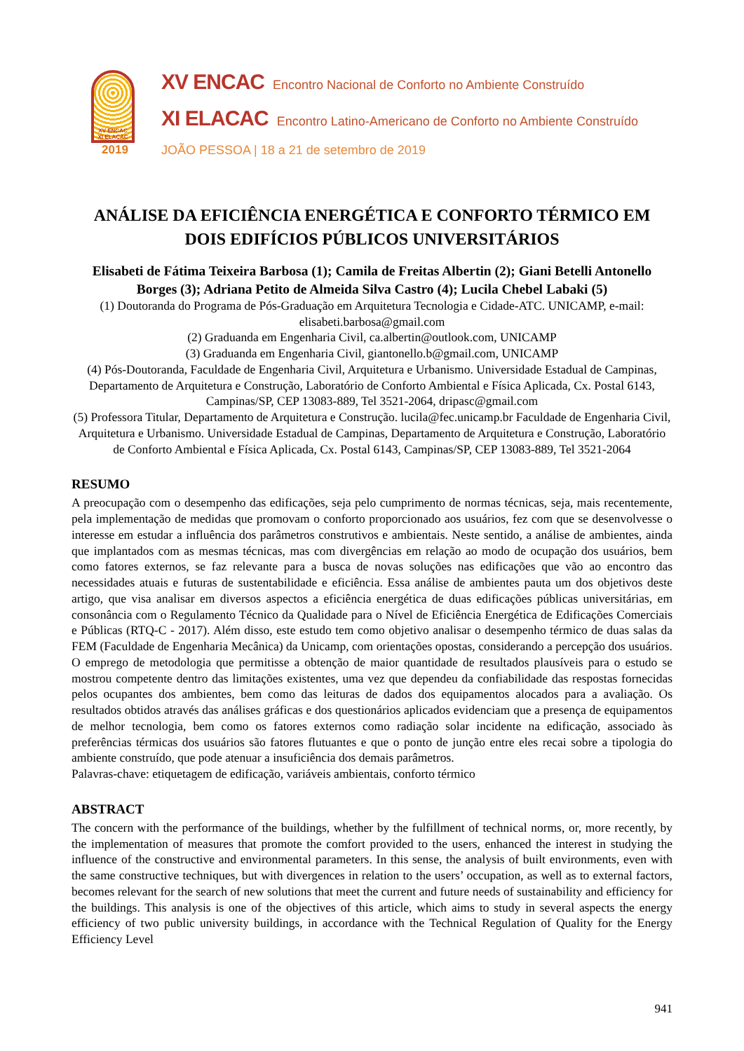XV ENCAC
XI ELACAC
2019
XV ENCAC Encontro Nacional de Conforto no Ambiente Construído
XI ELACAC Encontro Latino-Americano de Conforto no Ambiente Construído
JOÃO PESSOA | 18 a 21 de setembro de 2019
ANÁLISE DA EFICIÊNCIA ENERGÉTICA E CONFORTO TÉRMICO EM DOIS EDIFÍCIOS PÚBLICOS UNIVERSITÁRIOS
Elisabeti de Fátima Teixeira Barbosa (1); Camila de Freitas Albertin (2); Giani Betelli Antonello Borges (3); Adriana Petito de Almeida Silva Castro (4); Lucila Chebel Labaki (5)
(1) Doutoranda do Programa de Pós-Graduação em Arquitetura Tecnologia e Cidade-ATC. UNICAMP, e-mail: elisabeti.barbosa@gmail.com
(2) Graduanda em Engenharia Civil, ca.albertin@outlook.com, UNICAMP
(3) Graduanda em Engenharia Civil, giantonello.b@gmail.com, UNICAMP
(4) Pós-Doutoranda, Faculdade de Engenharia Civil, Arquitetura e Urbanismo. Universidade Estadual de Campinas, Departamento de Arquitetura e Construção, Laboratório de Conforto Ambiental e Física Aplicada, Cx. Postal 6143, Campinas/SP, CEP 13083-889, Tel 3521-2064, dripasc@gmail.com
(5) Professora Titular, Departamento de Arquitetura e Construção. lucila@fec.unicamp.br Faculdade de Engenharia Civil, Arquitetura e Urbanismo. Universidade Estadual de Campinas, Departamento de Arquitetura e Construção, Laboratório de Conforto Ambiental e Física Aplicada, Cx. Postal 6143, Campinas/SP, CEP 13083-889, Tel 3521-2064
RESUMO
A preocupação com o desempenho das edificações, seja pelo cumprimento de normas técnicas, seja, mais recentemente, pela implementação de medidas que promovam o conforto proporcionado aos usuários, fez com que se desenvolvesse o interesse em estudar a influência dos parâmetros construtivos e ambientais. Neste sentido, a análise de ambientes, ainda que implantados com as mesmas técnicas, mas com divergências em relação ao modo de ocupação dos usuários, bem como fatores externos, se faz relevante para a busca de novas soluções nas edificações que vão ao encontro das necessidades atuais e futuras de sustentabilidade e eficiência. Essa análise de ambientes pauta um dos objetivos deste artigo, que visa analisar em diversos aspectos a eficiência energética de duas edificações públicas universitárias, em consonância com o Regulamento Técnico da Qualidade para o Nível de Eficiência Energética de Edificações Comerciais e Públicas (RTQ-C - 2017). Além disso, este estudo tem como objetivo analisar o desempenho térmico de duas salas da FEM (Faculdade de Engenharia Mecânica) da Unicamp, com orientações opostas, considerando a percepção dos usuários. O emprego de metodologia que permitisse a obtenção de maior quantidade de resultados plausíveis para o estudo se mostrou competente dentro das limitações existentes, uma vez que dependeu da confiabilidade das respostas fornecidas pelos ocupantes dos ambientes, bem como das leituras de dados dos equipamentos alocados para a avaliação. Os resultados obtidos através das análises gráficas e dos questionários aplicados evidenciam que a presença de equipamentos de melhor tecnologia, bem como os fatores externos como radiação solar incidente na edificação, associado às preferências térmicas dos usuários são fatores flutuantes e que o ponto de junção entre eles recai sobre a tipologia do ambiente construído, que pode atenuar a insuficiência dos demais parâmetros.
Palavras-chave: etiquetagem de edificação, variáveis ambientais, conforto térmico
ABSTRACT
The concern with the performance of the buildings, whether by the fulfillment of technical norms, or, more recently, by the implementation of measures that promote the comfort provided to the users, enhanced the interest in studying the influence of the constructive and environmental parameters. In this sense, the analysis of built environments, even with the same constructive techniques, but with divergences in relation to the users’ occupation, as well as to external factors, becomes relevant for the search of new solutions that meet the current and future needs of sustainability and efficiency for the buildings. This analysis is one of the objectives of this article, which aims to study in several aspects the energy efficiency of two public university buildings, in accordance with the Technical Regulation of Quality for the Energy Efficiency Level
941